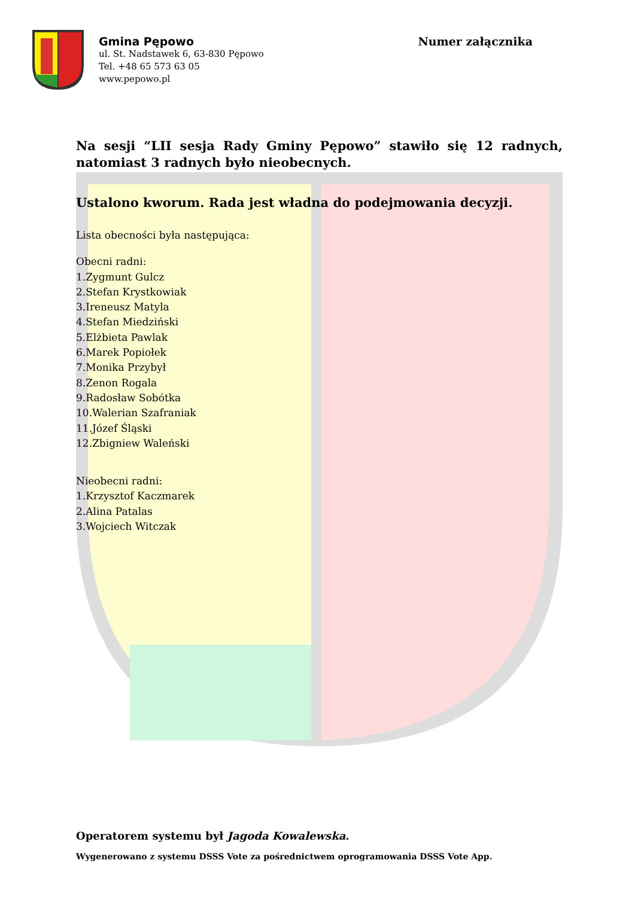Numer załącznika Gmina Pępowo
ul. St. Nadstawek 6, 63-830 Pępowo
Tel. +48 65 573 63 05
www.pepowo.pl
Na sesji “LII sesja Rady Gminy Pępowo” stawiło się 12 radnych, natomiast 3 radnych było nieobecnych.
Ustalono kworum. Rada jest władna do podejmowania decyzji.
Lista obecności była następująca:
Obecni radni:
1.Zygmunt Gulcz
2.Stefan Krystkowiak
3.Ireneusz Matyla
4.Stefan Miedziński
5.Elżbieta Pawlak
6.Marek Popiołek
7.Monika Przybył
8.Zenon Rogala
9.Radosław Sobótka
10.Walerian Szafraniak
11.Józef Śląski
12.Zbigniew Waleński
Nieobecni radni:
1.Krzysztof Kaczmarek
2.Alina Patalas
3.Wojciech Witczak
Operatorem systemu był Jagoda Kowalewska.
Wygenerowano z systemu DSSS Vote za pośrednictwem oprogramowania DSSS Vote App.